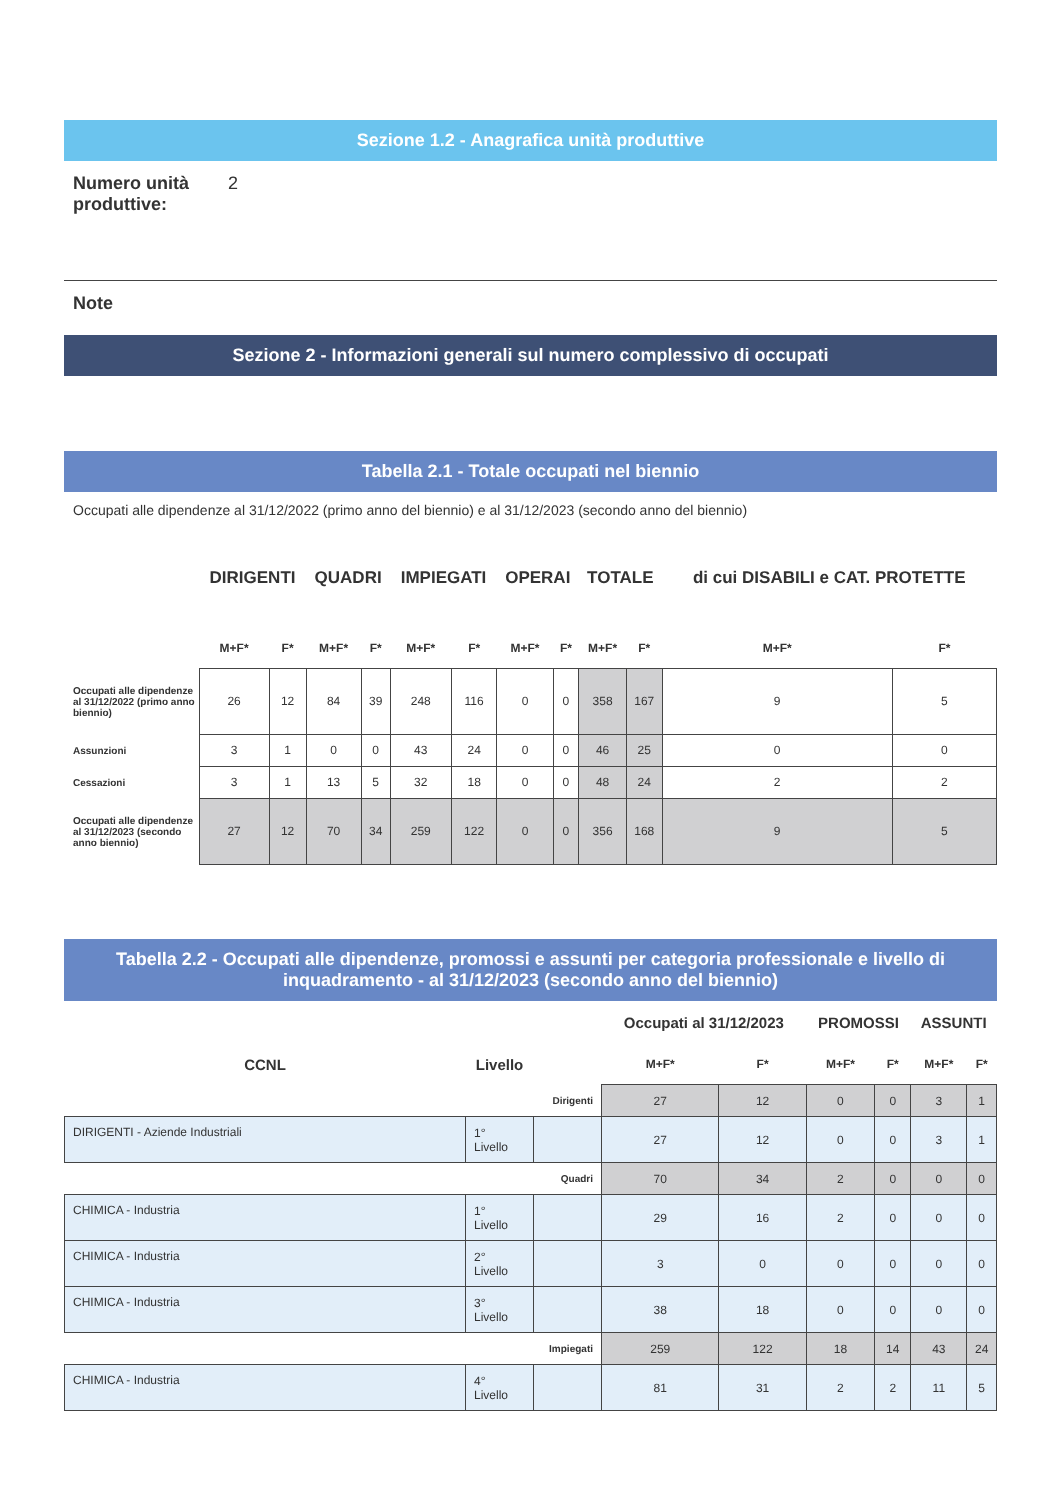Sezione 1.2 - Anagrafica unità produttive
Numero unità produttive:
2
Note
Sezione 2 - Informazioni generali sul numero complessivo di occupati
Tabella 2.1 - Totale occupati nel biennio
Occupati alle dipendenze al 31/12/2022 (primo anno del biennio) e al 31/12/2023 (secondo anno del biennio)
| | DIRIGENTI | | QUADRI | | IMPIEGATI | | OPERAI | | TOTALE | | di cui DISABILI e CAT. PROTETTE | |
| | M+F* | F* | M+F* | F* | M+F* | F* | M+F* | F* | M+F* | F* | M+F* | F* |
| Occupati alle dipendenze al 31/12/2022 (primo anno biennio) | 26 | 12 | 84 | 39 | 248 | 116 | 0 | 0 | 358 | 167 | 9 | 5 |
| Assunzioni | 3 | 1 | 0 | 0 | 43 | 24 | 0 | 0 | 46 | 25 | 0 | 0 |
| Cessazioni | 3 | 1 | 13 | 5 | 32 | 18 | 0 | 0 | 48 | 24 | 2 | 2 |
| Occupati alle dipendenze al 31/12/2023 (secondo anno biennio) | 27 | 12 | 70 | 34 | 259 | 122 | 0 | 0 | 356 | 168 | 9 | 5 |
Tabella 2.2 - Occupati alle dipendenze, promossi e assunti per categoria professionale e livello di inquadramento - al 31/12/2023 (secondo anno del biennio)
| | | | Occupati al 31/12/2023 | | PROMOSSI | | ASSUNTI | |
| CCNL | Livello | | M+F* | F* | M+F* | F* | M+F* | F* |
| Dirigenti | | | 27 | 12 | 0 | 0 | 3 | 1 |
| DIRIGENTI - Aziende Industriali | 1° Livello | | 27 | 12 | 0 | 0 | 3 | 1 |
| Quadri | | | 70 | 34 | 2 | 0 | 0 | 0 |
| CHIMICA - Industria | 1° Livello | | 29 | 16 | 2 | 0 | 0 | 0 |
| CHIMICA - Industria | 2° Livello | | 3 | 0 | 0 | 0 | 0 | 0 |
| CHIMICA - Industria | 3° Livello | | 38 | 18 | 0 | 0 | 0 | 0 |
| Impiegati | | | 259 | 122 | 18 | 14 | 43 | 24 |
| CHIMICA - Industria | 4° Livello | | 81 | 31 | 2 | 2 | 11 | 5 |